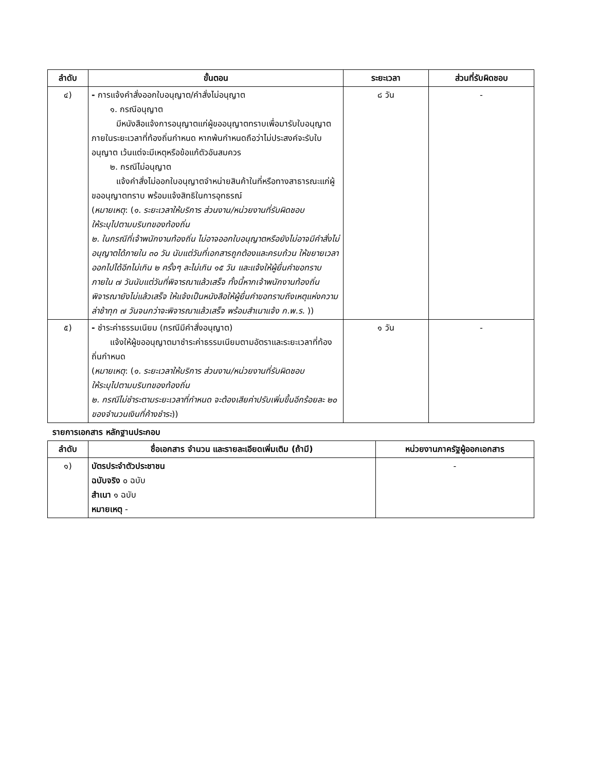| ลำดับ | ขั้นตอน | ระยะเวลา | ส่วนที่รับผิดชอบ |
| --- | --- | --- | --- |
| ๔) | - การแจ้งคำสั่งออกใบอนุญาต/คำสั่งไม่อนุญาต ๑. กรณีอนุญาต มีหนังสือแจ้งการอนุญาตแก่ผู้ขออนุญาตทราบเพื่อมารับใบอนุญาตภายในระยะเวลาที่ท้องถิ่นกำหนด หากพ้นกำหนดถือว่าไม่ประสงค์จะรับใบอนุญาต เว้นแต่จะมีเหตุหรือข้อแก้ตัวอันสมควร ๒. กรณีไม่อนุญาต แจ้งคำสั่งไม่ออกใบอนุญาตจำหน่ายสินค้าในที่หรือทางสาธารณะแก่ผู้ขออนุญาตทราบ พร้อมแจ้งสิทธิในการอุทธรณ์ ( หมายเหตุ : ( ๑. ระยะเวลาให้บริการ ส่วนงาน/หน่วยงานที่รับผิดชอบ ให้ระบุไปตามบริบทของท้องถิ่น ๒. ในกรณีที่เจ้าพนักงานท้องถิ่น ไม่อาจออกใบอนุญาตหรือยังไม่อาจมีคำสั่งไม่อนุญาตได้ภายใน ๓๐ วัน นับแต่วันที่เอกสารถูกต้องและครบถ้วน ให้ขยายเวลาออกไปได้อีกไม่เกิน ๒ ครั้งๆ ละไม่เกิน ๑๕ วัน และแจ้งให้ผู้ยื่นคำขอทราบภายใน ๗ วันนับแต่วันที่พิจารณาแล้วเสร็จ ทั้งนี้หากเจ้าพนักงานท้องถิ่นพิจารณายังไม่แล้วเสร็จ ให้แจ้งเป็นหนังสือให้ผู้ยื่นคำขอทราบถึงเหตุแห่งความล่าช้าทุก ๗ วันจนกว่าจะพิจารณาแล้วเสร็จ พร้อมสำเนาแจ้ง ก.พ.ร. )) | ๘ วัน | - |
| ๕) | - ชำระค่าธรรมเนียม (กรณีมีคำสั่งอนุญาต) แจ้งให้ผู้ขออนุญาตมาชำระค่าธรรมเนียมตามอัตราและระยะเวลาที่ท้องถิ่นกำหนด ( หมายเหตุ : ( ๑. ระยะเวลาให้บริการ ส่วนงาน/หน่วยงานที่รับผิดชอบ ให้ระบุไปตามบริบทของท้องถิ่น ๒. กรณีไม่ชำระตามระยะเวลาที่กำหนด จะต้องเสียค่าปรับเพิ่มขึ้นอีกร้อยละ ๒๐ ของจำนวนเงินที่ค้างชำระ )) | ๑ วัน | - |
รายการเอกสาร หลักฐานประกอบ
| ลำดับ | ชื่อเอกสาร จำนวน และรายละเอียดเพิ่มเติม (ถ้ามี) | หน่วยงานภาครัฐผู้ออกเอกสาร |
| --- | --- | --- |
| ๑) | บัตรประจำตัวประชาชน ฉบับจริง ๐ ฉบับ สำเนา ๑ ฉบับ หมายเหตุ - | - |